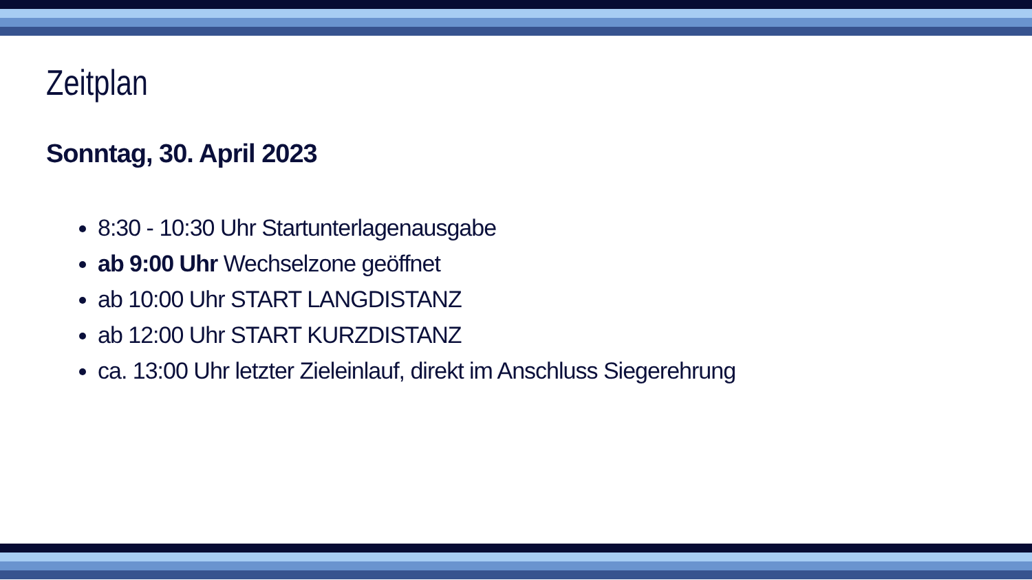Zeitplan
Sonntag, 30. April 2023
8:30 - 10:30 Uhr Startunterlagenausgabe
ab 9:00 Uhr Wechselzone geöffnet
ab 10:00 Uhr START LANGDISTANZ
ab 12:00 Uhr START KURZDISTANZ
ca. 13:00 Uhr letzter Zieleinlauf, direkt im Anschluss Siegerehrung